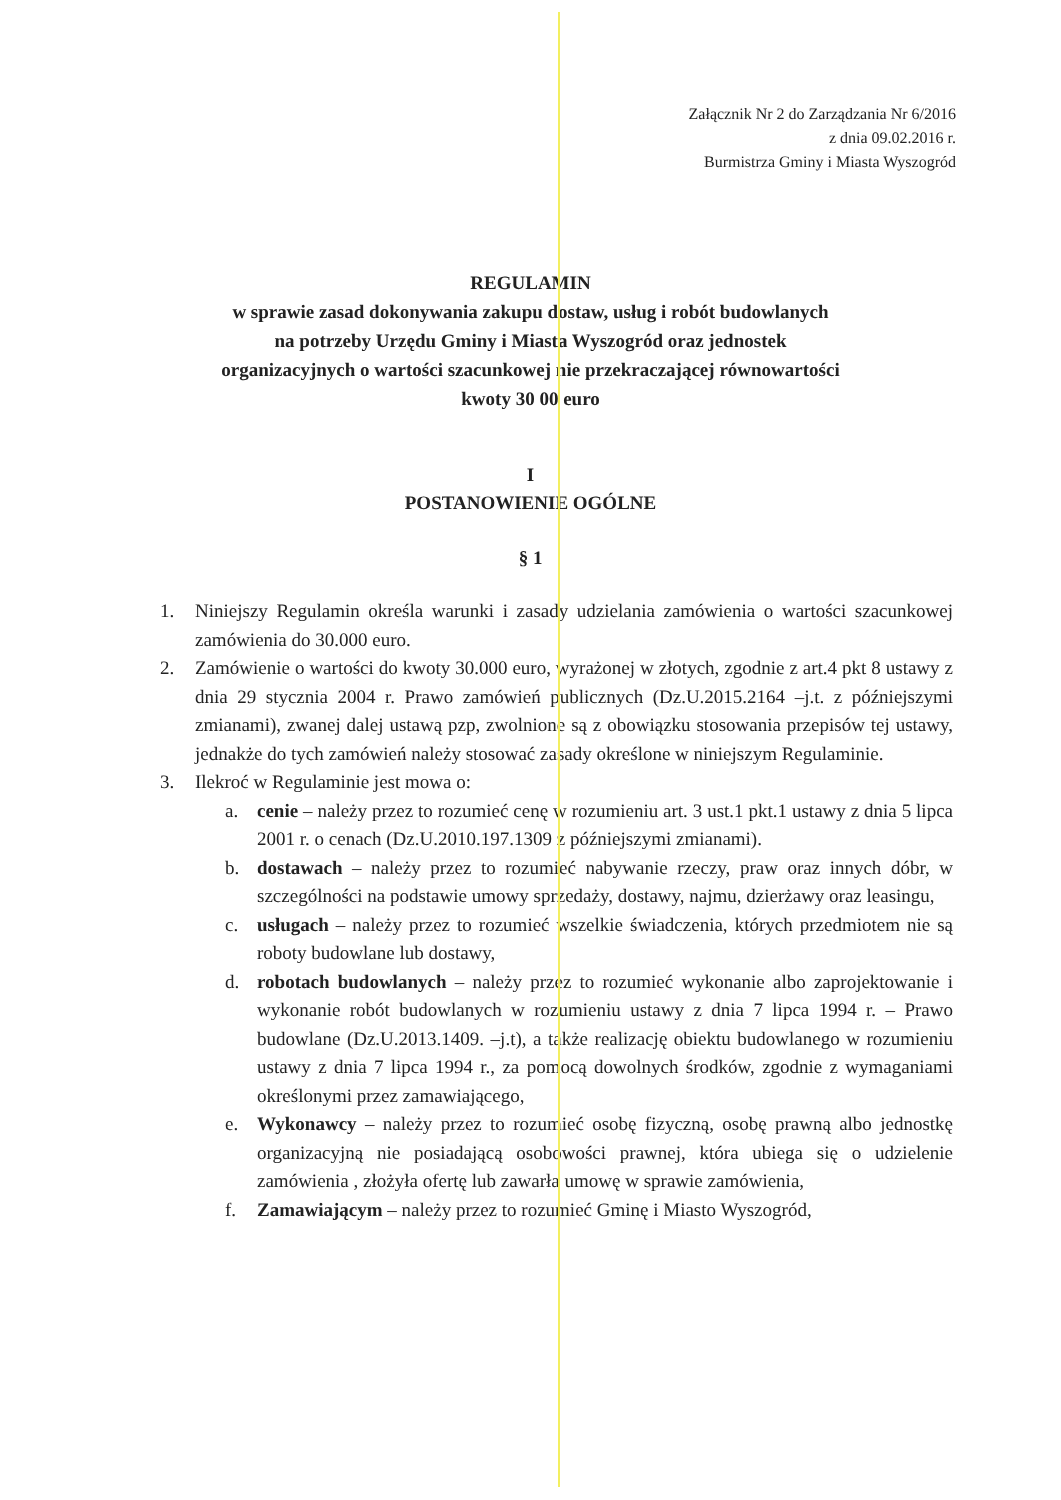Załącznik Nr 2 do Zarządzania Nr 6/2016
z dnia 09.02.2016 r.
Burmistrza Gminy i Miasta Wyszogród
REGULAMIN
w sprawie zasad dokonywania zakupu dostaw, usług i robót budowlanych
na potrzeby Urzędu Gminy i Miasta Wyszogród oraz jednostek
organizacyjnych o wartości szacunkowej nie przekraczającej równowartości
kwoty 30 00 euro
I
POSTANOWIENIE OGÓLNE
§ 1
1. Niniejszy Regulamin określa warunki i zasady udzielania zamówienia o wartości szacunkowej zamówienia do 30.000 euro.
2. Zamówienie o wartości do kwoty 30.000 euro, wyrażonej w złotych, zgodnie z art.4 pkt 8 ustawy z dnia 29 stycznia 2004 r. Prawo zamówień publicznych (Dz.U.2015.2164 –j.t. z późniejszymi zmianami), zwanej dalej ustawą pzp, zwolnione są z obowiązku stosowania przepisów tej ustawy, jednakże do tych zamówień należy stosować zasady określone w niniejszym Regulaminie.
3. Ilekroć w Regulaminie jest mowa o:
a. cenie – należy przez to rozumieć cenę w rozumieniu art. 3 ust.1 pkt.1 ustawy z dnia 5 lipca 2001 r. o cenach (Dz.U.2010.197.1309 z późniejszymi zmianami).
b. dostawach – należy przez to rozumieć nabywanie rzeczy, praw oraz innych dóbr, w szczególności na podstawie umowy sprzedaży, dostawy, najmu, dzierżawy oraz leasingu,
c. usługach – należy przez to rozumieć wszelkie świadczenia, których przedmiotem nie są roboty budowlane lub dostawy,
d. robotach budowlanych – należy przez to rozumieć wykonanie albo zaprojektowanie i wykonanie robót budowlanych w rozumieniu ustawy z dnia 7 lipca 1994 r. – Prawo budowlane (Dz.U.2013.1409. –j.t), a także realizację obiektu budowlanego w rozumieniu ustawy z dnia 7 lipca 1994 r., za pomocą dowolnych środków, zgodnie z wymaganiami określonymi przez zamawiającego,
e. Wykonawcy – należy przez to rozumieć osobę fizyczną, osobę prawną albo jednostkę organizacyjną nie posiadającą osobowości prawnej, która ubiega się o udzielenie zamówienia , złożyła ofertę lub zawarła umowę w sprawie zamówienia,
f. Zamawiającym – należy przez to rozumieć Gminę i Miasto Wyszogród,